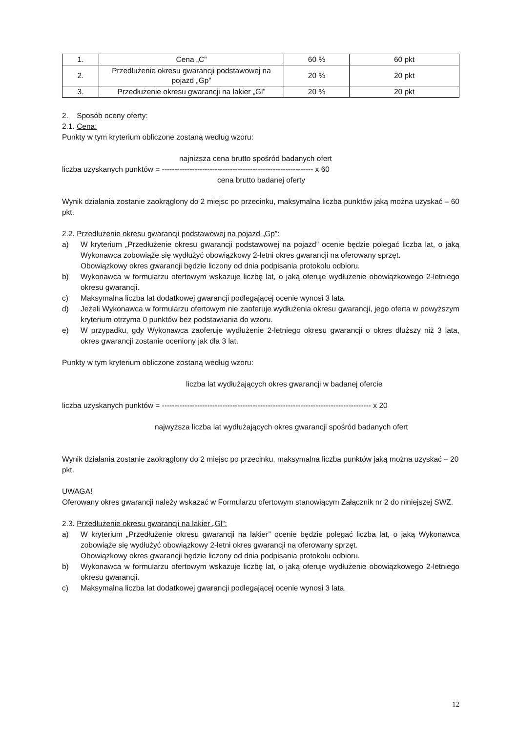| 1. | Cena „C” | 60 % | 60 pkt |
| 2. | Przedłużenie okresu gwarancji podstawowej na pojazd „Gp” | 20 % | 20 pkt |
| 3. | Przedłużenie okresu gwarancji na lakier „Gl” | 20 % | 20 pkt |
2. Sposób oceny oferty:
2.1. Cena:
Punkty w tym kryterium obliczone zostaną według wzoru:
najniższa cena brutto spośród badanych ofert
liczba uzyskanych punktów = ------------------------------------------------------------ x 60
cena brutto badanej oferty
Wynik działania zostanie zaokrąglony do 2 miejsc po przecinku, maksymalna liczba punktów jaką można uzyskać – 60 pkt.
2.2. Przedłużenie okresu gwarancji podstawowej na pojazd „Gp”:
a) W kryterium „Przedłużenie okresu gwarancji podstawowej na pojazd” ocenie będzie polegać liczba lat, o jaką Wykonawca zobowiąże się wydłużyć obowiązkowy 2-letni okres gwarancji na oferowany sprzęt.
Obowiązkowy okres gwarancji będzie liczony od dnia podpisania protokołu odbioru.
b) Wykonawca w formularzu ofertowym wskazuje liczbę lat, o jaką oferuje wydłużenie obowiązkowego 2-letniego okresu gwarancji.
c) Maksymalna liczba lat dodatkowej gwarancji podlegającej ocenie wynosi 3 lata.
d) Jeżeli Wykonawca w formularzu ofertowym nie zaoferuje wydłużenia okresu gwarancji, jego oferta w powyższym kryterium otrzyma 0 punktów bez podstawiania do wzoru.
e) W przypadku, gdy Wykonawca zaoferuje wydłużenie 2-letniego okresu gwarancji o okres dłuższy niż 3 lata, okres gwarancji zostanie oceniony jak dla 3 lat.
Punkty w tym kryterium obliczone zostaną według wzoru:
liczba lat wydłużających okres gwarancji w badanej ofercie
liczba uzyskanych punktów = ----------------------------------------------------------------------------------- x 20
najwyższa liczba lat wydłużających okres gwarancji spośród badanych ofert
Wynik działania zostanie zaokrąglony do 2 miejsc po przecinku, maksymalna liczba punktów jaką można uzyskać – 20 pkt.
UWAGA!
Oferowany okres gwarancji należy wskazać w Formularzu ofertowym stanowiącym Załącznik nr 2 do niniejszej SWZ.
2.3. Przedłużenie okresu gwarancji na lakier „Gl”:
a) W kryterium „Przedłużenie okresu gwarancji na lakier” ocenie będzie polegać liczba lat, o jaką Wykonawca zobowiąże się wydłużyć obowiązkowy 2-letni okres gwarancji na oferowany sprzęt.
Obowiązkowy okres gwarancji będzie liczony od dnia podpisania protokołu odbioru.
b) Wykonawca w formularzu ofertowym wskazuje liczbę lat, o jaką oferuje wydłużenie obowiązkowego 2-letniego okresu gwarancji.
c) Maksymalna liczba lat dodatkowej gwarancji podlegającej ocenie wynosi 3 lata.
12